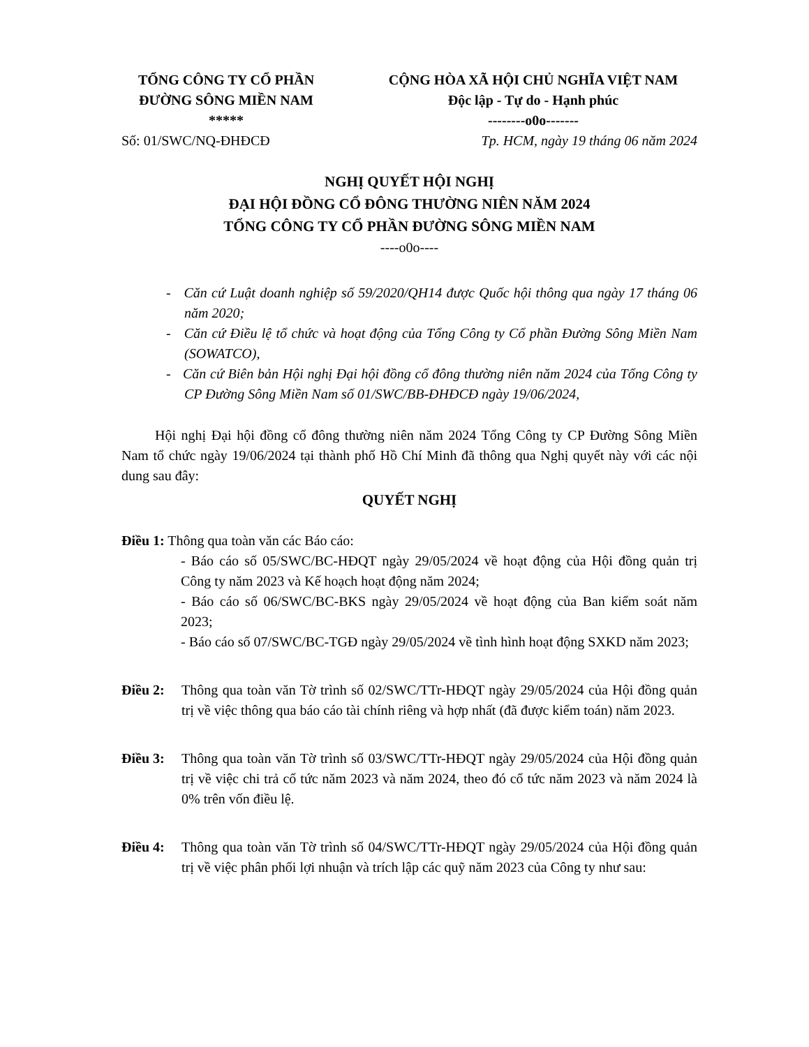TỔNG CÔNG TY CỔ PHẦN
ĐƯỜNG SÔNG MIỀN NAM
*****
CỘNG HÒA XÃ HỘI CHỦ NGHĨA VIỆT NAM
Độc lập - Tự do - Hạnh phúc
--------o0o-------
Số: 01/SWC/NQ-ĐHĐCĐ Tp. HCM, ngày 19 tháng 06 năm 2024
NGHỊ QUYẾT HỘI NGHỊ
ĐẠI HỘI ĐỒNG CỔ ĐÔNG THƯỜNG NIÊN NĂM 2024
TỔNG CÔNG TY CỔ PHẦN ĐƯỜNG SÔNG MIỀN NAM
----o0o----
- Căn cứ Luật doanh nghiệp số 59/2020/QH14 được Quốc hội thông qua ngày 17 tháng 06 năm 2020;
- Căn cứ Điều lệ tổ chức và hoạt động của Tổng Công ty Cổ phần Đường Sông Miền Nam (SOWATCO),
- Căn cứ Biên bản Hội nghị Đại hội đồng cổ đông thường niên năm 2024 của Tổng Công ty CP Đường Sông Miền Nam số 01/SWC/BB-ĐHĐCĐ ngày 19/06/2024,
Hội nghị Đại hội đồng cổ đông thường niên năm 2024 Tổng Công ty CP Đường Sông Miền Nam tổ chức ngày 19/06/2024 tại thành phố Hồ Chí Minh đã thông qua Nghị quyết này với các nội dung sau đây:
QUYẾT NGHỊ
Điều 1: Thông qua toàn văn các Báo cáo:
- Báo cáo số 05/SWC/BC-HĐQT ngày 29/05/2024 về hoạt động của Hội đồng quản trị Công ty năm 2023 và Kế hoạch hoạt động năm 2024;
- Báo cáo số 06/SWC/BC-BKS ngày 29/05/2024 về hoạt động của Ban kiểm soát năm 2023;
- Báo cáo số 07/SWC/BC-TGĐ ngày 29/05/2024 về tình hình hoạt động SXKD năm 2023;
Điều 2: Thông qua toàn văn Tờ trình số 02/SWC/TTr-HĐQT ngày 29/05/2024 của Hội đồng quản trị về việc thông qua báo cáo tài chính riêng và hợp nhất (đã được kiểm toán) năm 2023.
Điều 3: Thông qua toàn văn Tờ trình số 03/SWC/TTr-HĐQT ngày 29/05/2024 của Hội đồng quản trị về việc chi trả cổ tức năm 2023 và năm 2024, theo đó cổ tức năm 2023 và năm 2024 là 0% trên vốn điều lệ.
Điều 4: Thông qua toàn văn Tờ trình số 04/SWC/TTr-HĐQT ngày 29/05/2024 của Hội đồng quản trị về việc phân phối lợi nhuận và trích lập các quỹ năm 2023 của Công ty như sau: